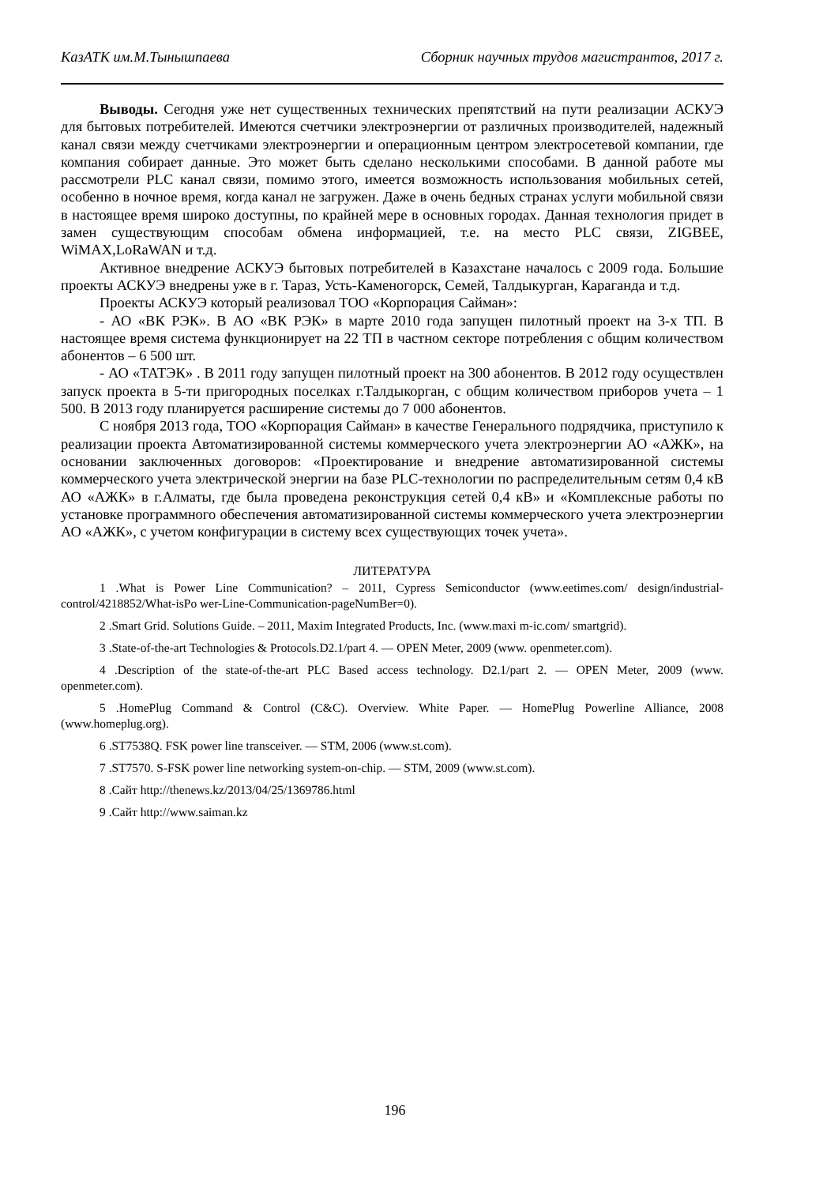КазАТК им.М.Тынышпаева Сборник научных трудов магистрантов, 2017 г.
Выводы. Сегодня уже нет существенных технических препятствий на пути реализации АСКУЭ для бытовых потребителей. Имеются счетчики электроэнергии от различных производителей, надежный канал связи между счетчиками электроэнергии и операционным центром электросетевой компании, где компания собирает данные. Это может быть сделано несколькими способами. В данной работе мы рассмотрели PLC канал связи, помимо этого, имеется возможность использования мобильных сетей, особенно в ночное время, когда канал не загружен. Даже в очень бедных странах услуги мобильной связи в настоящее время широко доступны, по крайней мере в основных городах. Данная технология придет в замен существующим способам обмена информацией, т.е. на место PLC связи, ZIGBEE, WiMAX,LoRaWAN и т.д.
Активное внедрение АСКУЭ бытовых потребителей в Казахстане началось с 2009 года. Большие проекты АСКУЭ внедрены уже в г. Тараз, Усть-Каменогорск, Семей, Талдыкурган, Караганда и т.д.
Проекты АСКУЭ который реализовал ТОО «Корпорация Сайман»:
- АО «ВК РЭК». В АО «ВК РЭК» в марте 2010 года запущен пилотный проект на 3-х ТП. В настоящее время система функционирует на 22 ТП в частном секторе потребления с общим количеством абонентов – 6 500 шт.
- АО «ТАТЭК» . В 2011 году запущен пилотный проект на 300 абонентов. В 2012 году осуществлен запуск проекта в 5-ти пригородных поселках г.Талдыкорган, с общим количеством приборов учета – 1 500. В 2013 году планируется расширение системы до 7 000 абонентов.
С ноября 2013 года, ТОО «Корпорация Сайман» в качестве Генерального подрядчика, приступило к реализации проекта Автоматизированной системы коммерческого учета электроэнергии АО «АЖК», на основании заключенных договоров: «Проектирование и внедрение автоматизированной системы коммерческого учета электрической энергии на базе PLC-технологии по распределительным сетям 0,4 кВ АО «АЖК» в г.Алматы, где была проведена реконструкция сетей 0,4 кВ» и «Комплексные работы по установке программного обеспечения автоматизированной системы коммерческого учета электроэнергии АО «АЖК», с учетом конфигурации в систему всех существующих точек учета».
ЛИТЕРАТУРА
1 .What is Power Line Communication? – 2011, Cypress Semiconductor (www.eetimes.com/ design/industrial-control/4218852/What-isPo wer-Line-Communication-pageNumBer=0).
2 .Smart Grid. Solutions Guide. – 2011, Maxim Integrated Products, Inc. (www.maxi m-ic.com/ smartgrid).
3 .State-of-the-art Technologies & Protocols.D2.1/part 4. — OPEN Meter, 2009 (www. openmeter.com).
4 .Description of the state-of-the-art PLC Based access technology. D2.1/part 2. — OPEN Meter, 2009 (www. openmeter.com).
5 .HomePlug Command & Control (C&C). Overview. White Paper. — HomePlug Powerline Alliance, 2008 (www.homeplug.org).
6 .ST7538Q. FSK power line transceiver. — STM, 2006 (www.st.com).
7 .ST7570. S-FSK power line networking system-on-chip. — STM, 2009 (www.st.com).
8 .Сайт http://thenews.kz/2013/04/25/1369786.html
9 .Сайт http://www.saiman.kz
196